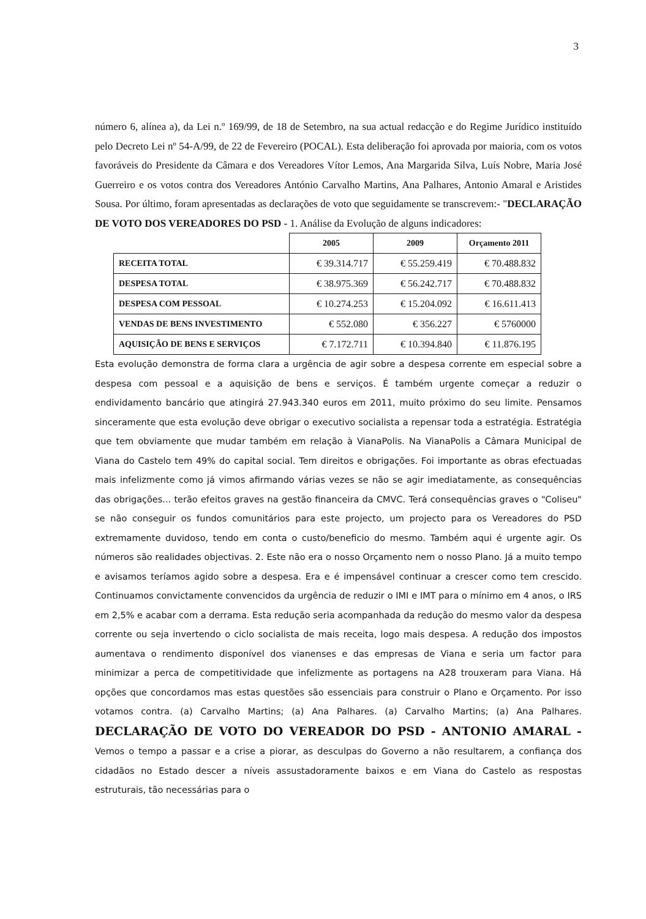3
número 6, alínea a), da Lei n.º 169/99, de 18 de Setembro, na sua actual redacção e do Regime Jurídico instituído pelo Decreto Lei nº 54-A/99, de 22 de Fevereiro (POCAL). Esta deliberação foi aprovada por maioria, com os votos favoráveis do Presidente da Câmara e dos Vereadores Vítor Lemos, Ana Margarida Silva, Luís Nobre, Maria José Guerreiro e os votos contra dos Vereadores António Carvalho Martins, Ana Palhares, Antonio Amaral e Aristides Sousa. Por último, foram apresentadas as declarações de voto que seguidamente se transcrevem:- "DECLARAÇÃO DE VOTO DOS VEREADORES DO PSD - 1. Análise da Evolução de alguns indicadores:
| | 2005 | 2009 | Orçamento 2011 |
| --- | --- | --- | --- |
| RECEITA TOTAL | € 39.314.717 | € 55.259.419 | € 70.488.832 |
| DESPESA TOTAL | € 38.975.369 | € 56.242.717 | € 70.488.832 |
| DESPESA COM PESSOAL | € 10.274.253 | € 15.204.092 | € 16.611.413 |
| VENDAS DE BENS INVESTIMENTO | € 552.080 | € 356.227 | € 5760000 |
| AQUISIÇÃO DE BENS E SERVIÇOS | € 7.172.711 | € 10.394.840 | € 11.876.195 |
Esta evolução demonstra de forma clara a urgência de agir sobre a despesa corrente em especial sobre a despesa com pessoal e a aquisição de bens e serviços. É também urgente começar a reduzir o endividamento bancário que atingirá 27.943.340 euros em 2011, muito próximo do seu limite. Pensamos sinceramente que esta evolução deve obrigar o executivo socialista a repensar toda a estratégia. Estratégia que tem obviamente que mudar também em relação à VianaPolis. Na VianaPolis a Câmara Municipal de Viana do Castelo tem 49% do capital social. Tem direitos e obrigações. Foi importante as obras efectuadas mais infelizmente como já vimos afirmando várias vezes se não se agir imediatamente, as consequências das obrigações... terão efeitos graves na gestão financeira da CMVC. Terá consequências graves o "Coliseu" se não conseguir os fundos comunitários para este projecto, um projecto para os Vereadores do PSD extremamente duvidoso, tendo em conta o custo/beneficio do mesmo. Também aqui é urgente agir. Os números são realidades objectivas. 2. Este não era o nosso Orçamento nem o nosso Plano. Já a muito tempo e avisamos teríamos agido sobre a despesa. Era e é impensável continuar a crescer como tem crescido. Continuamos convictamente convencidos da urgência de reduzir o IMI e IMT para o mínimo em 4 anos, o IRS em 2,5% e acabar com a derrama. Esta redução seria acompanhada da redução do mesmo valor da despesa corrente ou seja invertendo o ciclo socialista de mais receita, logo mais despesa. A redução dos impostos aumentava o rendimento disponível dos vianenses e das empresas de Viana e seria um factor para minimizar a perca de competitividade que infelizmente as portagens na A28 trouxeram para Viana. Há opções que concordamos mas estas questões são essenciais para construir o Plano e Orçamento. Por isso votamos contra. (a) Carvalho Martins; (a) Ana Palhares. (a) Carvalho Martins; (a) Ana Palhares. DECLARAÇÃO DE VOTO DO VEREADOR DO PSD - ANTONIO AMARAL - Vemos o tempo a passar e a crise a piorar, as desculpas do Governo a não resultarem, a confiança dos cidadãos no Estado descer a níveis assustadoramente baixos e em Viana do Castelo as respostas estruturais, tão necessárias para o